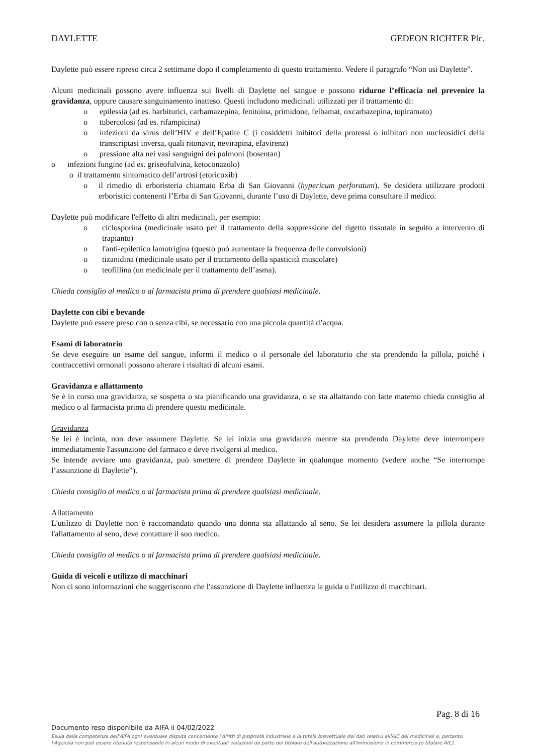DAYLETTE GEDEON RICHTER Plc.
Daylette può essere ripreso circa 2 settimane dopo il completamento di questo trattamento. Vedere il paragrafo “Non usi Daylette”.
Alcuni medicinali possono avere influenza sui livelli di Daylette nel sangue e possono ridurne l’efficacia nel prevenire la gravidanza, oppure causare sanguinamento inatteso. Questi includono medicinali utilizzati per il trattamento di:
o epilessia (ad es. barbiturici, carbamazepina, fenitoina, primidone, felbamat, oxcarbazepina, topiramato)
o tubercolosi (ad es. rifampicina)
o infezioni da virus dell’HIV e dell’Epatite C (i cosiddetti inibitori della proteasi o inibitori non nucleosidici della transcriptasi inversa, quali ritonavir, nevirapina, efavirenz)
o pressione alta nei vasi sanguigni dei polmoni (bosentan)
o infezioni fungine (ad es. griseofulvina, ketoconazolo)
o il trattamento sintomatico dell’artrosi (etoricoxib)
o il rimedio di erboristeria chiamato Erba di San Giovanni (hypericum perforatum). Se desidera utilizzare prodotti erboristici contenenti l’Erba di San Giovanni, durante l’uso di Daylette, deve prima consultare il medico.
Daylette può modificare l'effetto di altri medicinali, per esempio:
o ciclosporina (medicinale usato per il trattamento della soppressione del rigetto tissutale in seguito a intervento di trapianto)
o l'anti-epilettico lamotrigina (questo può aumentare la frequenza delle convulsioni)
o tizanidina (medicinale usato per il trattamento della spasticità muscolare)
o teofillina (un medicinale per il trattamento dell’asma).
Chieda consiglio al medico o al farmacista prima di prendere qualsiasi medicinale.
Daylette con cibi e bevande
Daylette può essere preso con o senza cibi, se necessario con una piccola quantità d’acqua.
Esami di laboratorio
Se deve eseguire un esame del sangue, informi il medico o il personale del laboratorio che sta prendendo la pillola, poiché i contraccettivi ormonali possono alterare i risultati di alcuni esami.
Gravidanza e allattamento
Se è in corso una gravidanza, se sospetta o sta pianificando una gravidanza, o se sta allattando con latte materno chieda consiglio al medico o al farmacista prima di prendere questo medicinale.
Gravidanza
Se lei è incinta, non deve assumere Daylette. Se lei inizia una gravidanza mentre sta prendendo Daylette deve interrompere immediatamente l'assunzione del farmaco e deve rivolgersi al medico.
Se intende avviare una gravidanza, può smettere di prendere Daylette in qualunque momento (vedere anche “Se interrompe l’assunzione di Daylette”).
Chieda consiglio al medico o al farmacista prima di prendere qualsiasi medicinale.
Allattamento
L'utilizzo di Daylette non è raccomandato quando una donna sta allattando al seno. Se lei desidera assumere la pillola durante l'allattamento al seno, deve contattare il suo medico.
Chieda consiglio al medico o al farmacista prima di prendere qualsiasi medicinale.
Guida di veicoli e utilizzo di macchinari
Non ci sono informazioni che suggeriscono che l'assunzione di Daylette influenza la guida o l'utilizzo di macchinari.
Pag. 8 di 16
Documento reso disponibile da AIFA il 04/02/2022
Esula dalla competenza dell'AIFA ogni eventuale disputa concernente i diritti di proprietà industriale e la tutela brevettuale dei dati relativi all'AIC dei medicinali e, pertanto, l'Agenzia non può essere ritenuta responsabile in alcun modo di eventuali violazioni da parte del titolare dell'autorizzazione all'immissione in commercio (o titolare AIC).